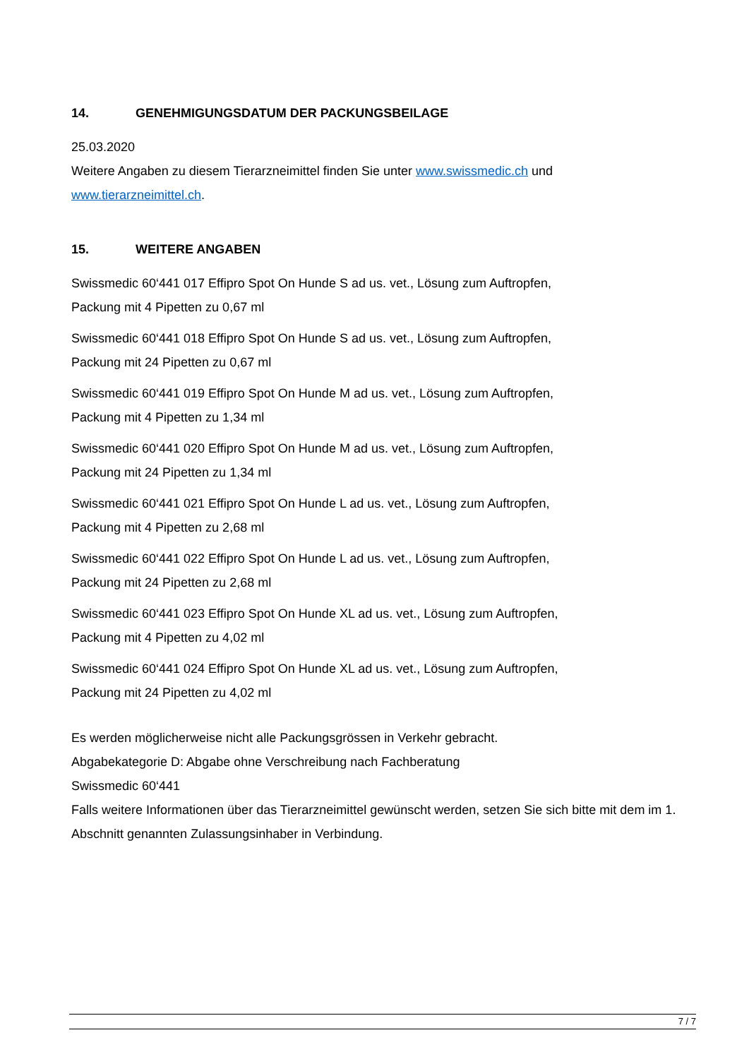14. GENEHMIGUNGSDATUM DER PACKUNGSBEILAGE
25.03.2020
Weitere Angaben zu diesem Tierarzneimittel finden Sie unter www.swissmedic.ch und www.tierarzneimittel.ch.
15. WEITERE ANGABEN
Swissmedic 60‘441 017 Effipro Spot On Hunde S ad us. vet., Lösung zum Auftropfen,
Packung mit 4 Pipetten zu 0,67 ml
Swissmedic 60‘441 018 Effipro Spot On Hunde S ad us. vet., Lösung zum Auftropfen,
Packung mit 24 Pipetten zu 0,67 ml
Swissmedic 60‘441 019 Effipro Spot On Hunde M ad us. vet., Lösung zum Auftropfen,
Packung mit 4 Pipetten zu 1,34 ml
Swissmedic 60‘441 020 Effipro Spot On Hunde M ad us. vet., Lösung zum Auftropfen,
Packung mit 24 Pipetten zu 1,34 ml
Swissmedic 60‘441 021 Effipro Spot On Hunde L ad us. vet., Lösung zum Auftropfen,
Packung mit 4 Pipetten zu 2,68 ml
Swissmedic 60‘441 022 Effipro Spot On Hunde L ad us. vet., Lösung zum Auftropfen,
Packung mit 24 Pipetten zu 2,68 ml
Swissmedic 60‘441 023 Effipro Spot On Hunde XL ad us. vet., Lösung zum Auftropfen,
Packung mit 4 Pipetten zu 4,02 ml
Swissmedic 60‘441 024 Effipro Spot On Hunde XL ad us. vet., Lösung zum Auftropfen,
Packung mit 24 Pipetten zu 4,02 ml
Es werden möglicherweise nicht alle Packungsgrössen in Verkehr gebracht.
Abgabekategorie D: Abgabe ohne Verschreibung nach Fachberatung
Swissmedic 60‘441
Falls weitere Informationen über das Tierarzneimittel gewünscht werden, setzen Sie sich bitte mit dem im 1. Abschnitt genannten Zulassungsinhaber in Verbindung.
7 / 7